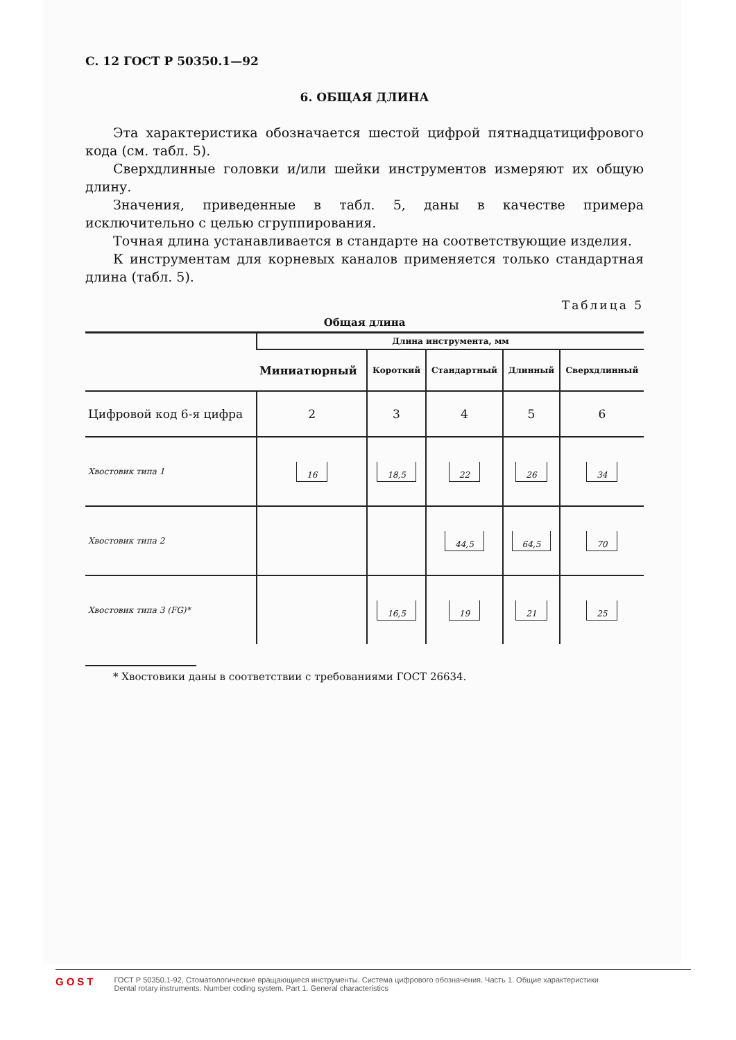С. 12 ГОСТ Р 50350.1—92
6. ОБЩАЯ ДЛИНА
Эта характеристика обозначается шестой цифрой пятнадцатицифрового кода (см. табл. 5).
Сверхдлинные головки и/или шейки инструментов измеряют их общую длину.
Значения, приведенные в табл. 5, даны в качестве примера исключительно с целью сгруппирования.
Точная длина устанавливается в стандарте на соответствующие изделия.
К инструментам для корневых каналов применяется только стандартная длина (табл. 5).
Таблица 5
Общая длина
| | Длина инструмента, мм | | | | |
| --- | --- | --- | --- | --- | --- |
| | Миниатюрный | Короткий | Стандартный | Длинный | Сверхдлинный |
| Цифровой код 6-я цифра | 2 | 3 | 4 | 5 | 6 |
| Хвостовик типа 1 | 16 | 18,5 | 22 | 26 | 34 |
| Хвостовик типа 2 | | | 44,5 | 64,5 | 70 |
| Хвостовик типа 3 (FG)* | | 16,5 | 19 | 21 | 25 |
* Хвостовики даны в соответствии с требованиями ГОСТ 26634.
GOST
ГОСТ Р 50350.1-92, Стоматологические вращающиеся инструменты. Система цифрового обозначения. Часть 1. Общие характеристики
Dental rotary instruments. Number coding system. Part 1. General characteristics